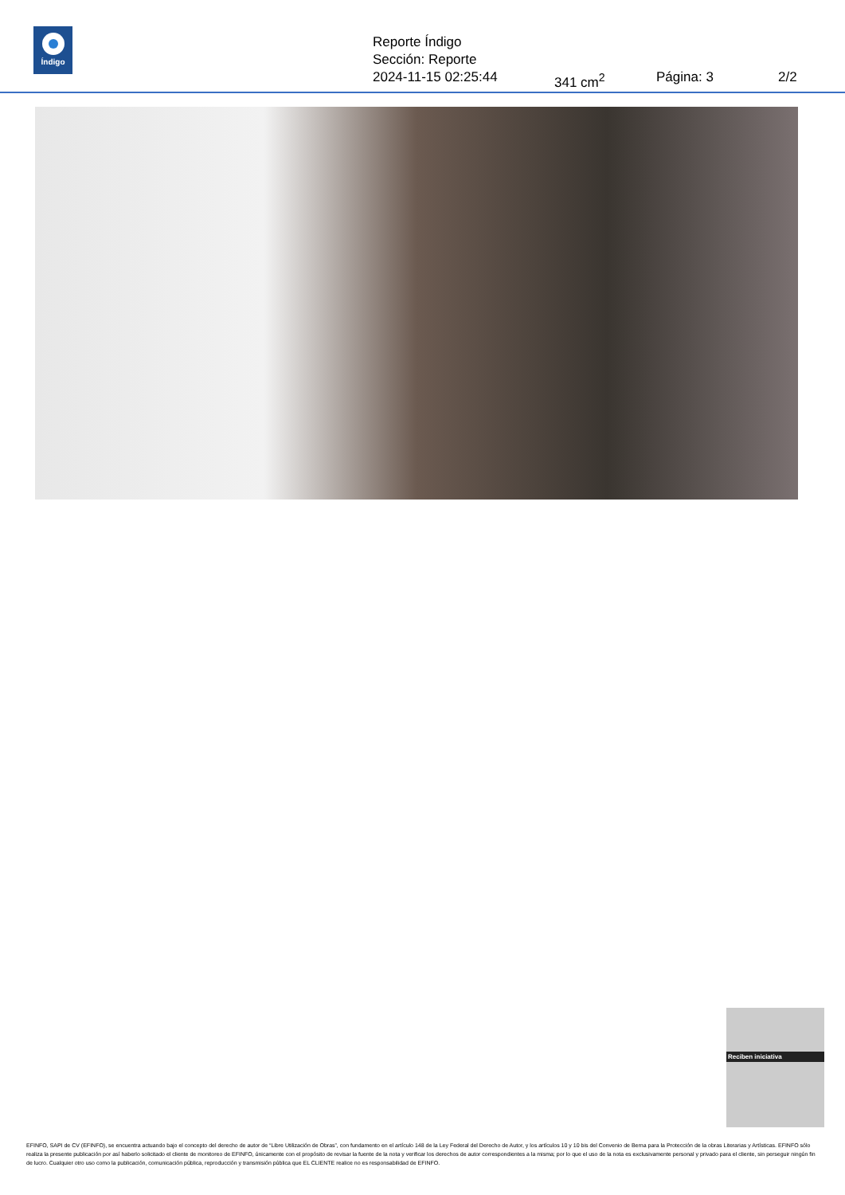Índigo
Reporte Índigo
Sección: Reporte
2024-11-15 02:25:44 341 cm<sup>2</sup> Página: 3 2/2
Reciben iniciativa
EFINFO, SAPI de CV (EFINFO), se encuentra actuando bajo el concepto del derecho de autor de “Libre Utilización de Obras”, con fundamento en el artículo 148 de la Ley Federal del Derecho de Autor, y los artículos 10 y 10 bis del Convenio de Berna para la Protección de la obras Literarias y Artísticas. EFINFO sólo realiza la presente publicación por así haberlo solicitado el cliente de monitoreo de EFINFO, únicamente con el propósito de revisar la fuente de la nota y verificar los derechos de autor correspondientes a la misma; por lo que el uso de la nota es exclusivamente personal y privado para el cliente, sin perseguir ningún fin de lucro. Cualquier otro uso como la publicación, comunicación pública, reproducción y transmisión pública que EL CLIENTE realice no es responsabilidad de EFINFO.